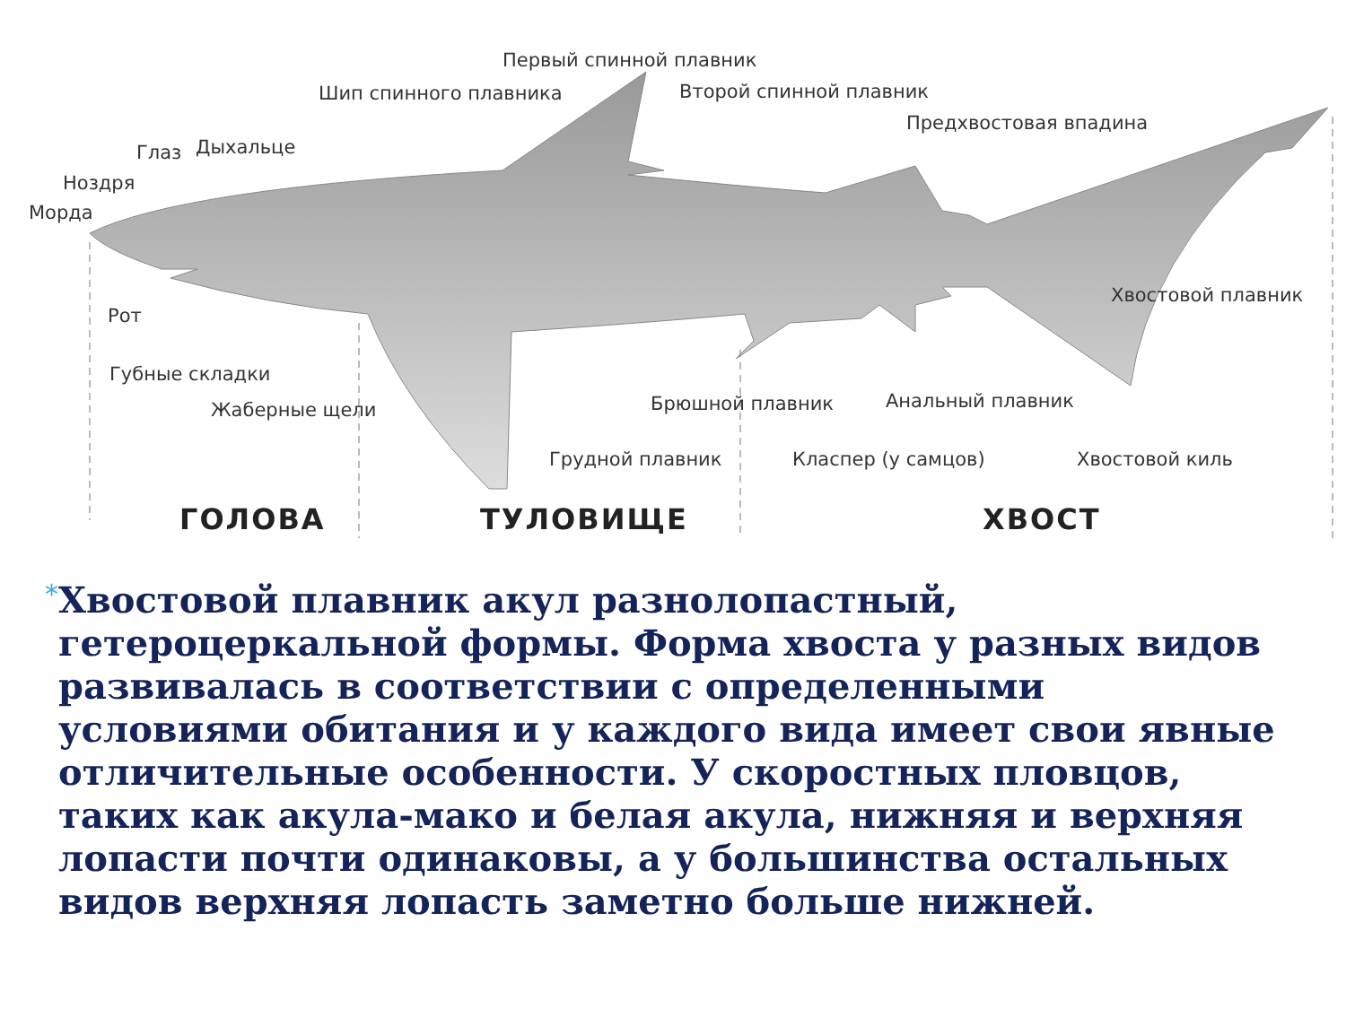Первый спинной плавник
Шип спинного плавника Второй спинной плавник
Предхвостовая впадина
Глаз Дыхальце
Ноздря
Морда
Рот
Хвостовой плавник
Губные складки
Жаберные щели Брюшной плавник Анальный плавник
Грудной плавник Класпер (у самцов) Хвостовой киль
ГОЛОВА ТУЛОВИЩЕ ХВОСТ
*
Хвостовой плавник акул разнолопастный, гетероцеркальной формы. Форма хвоста у разных видов развивалась в соответствии с определенными условиями обитания и у каждого вида имеет свои явные отличительные особенности. У скоростных пловцов, таких как акула-мако и белая акула, нижняя и верхняя лопасти почти одинаковы, а у большинства остальных видов верхняя лопасть заметно больше нижней.